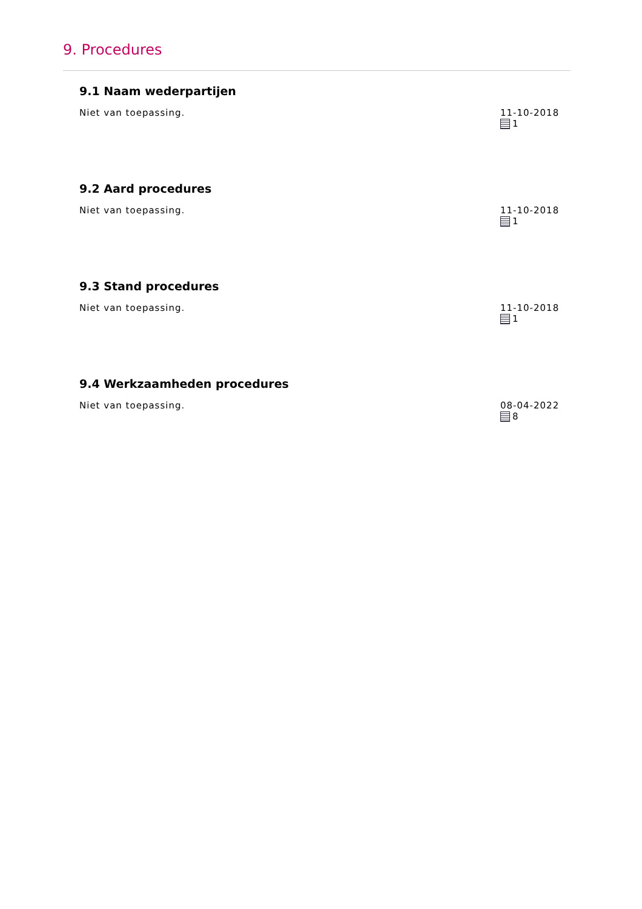9. Procedures
9.1 Naam wederpartijen
Niet van toepassing. 11-10-2018
1
9.2 Aard procedures
Niet van toepassing. 11-10-2018
1
9.3 Stand procedures
Niet van toepassing. 11-10-2018
1
9.4 Werkzaamheden procedures
Niet van toepassing. 08-04-2022
8